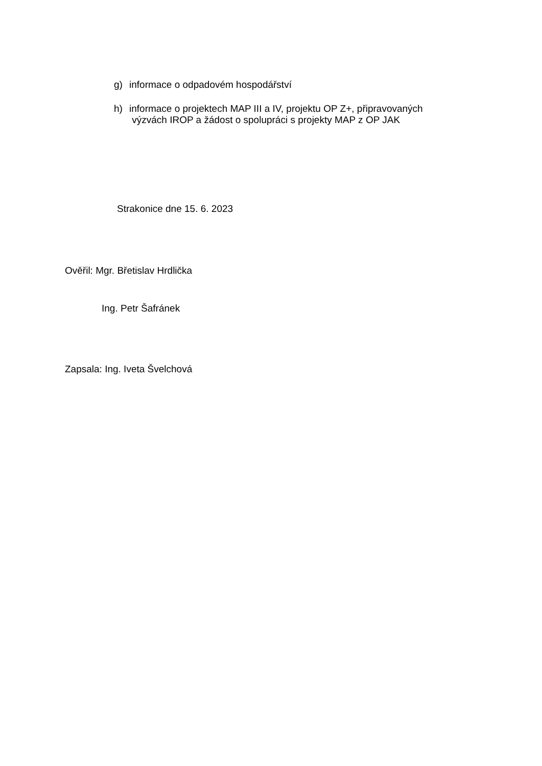g) informace o odpadovém hospodářství
h) informace o projektech MAP III a IV, projektu OP Z+, připravovaných
výzvách IROP a žádost o spolupráci s projekty MAP z OP JAK
Strakonice dne 15. 6. 2023
Ověřil: Mgr. Břetislav Hrdlička
Ing. Petr Šafránek
Zapsala: Ing. Iveta Švelchová